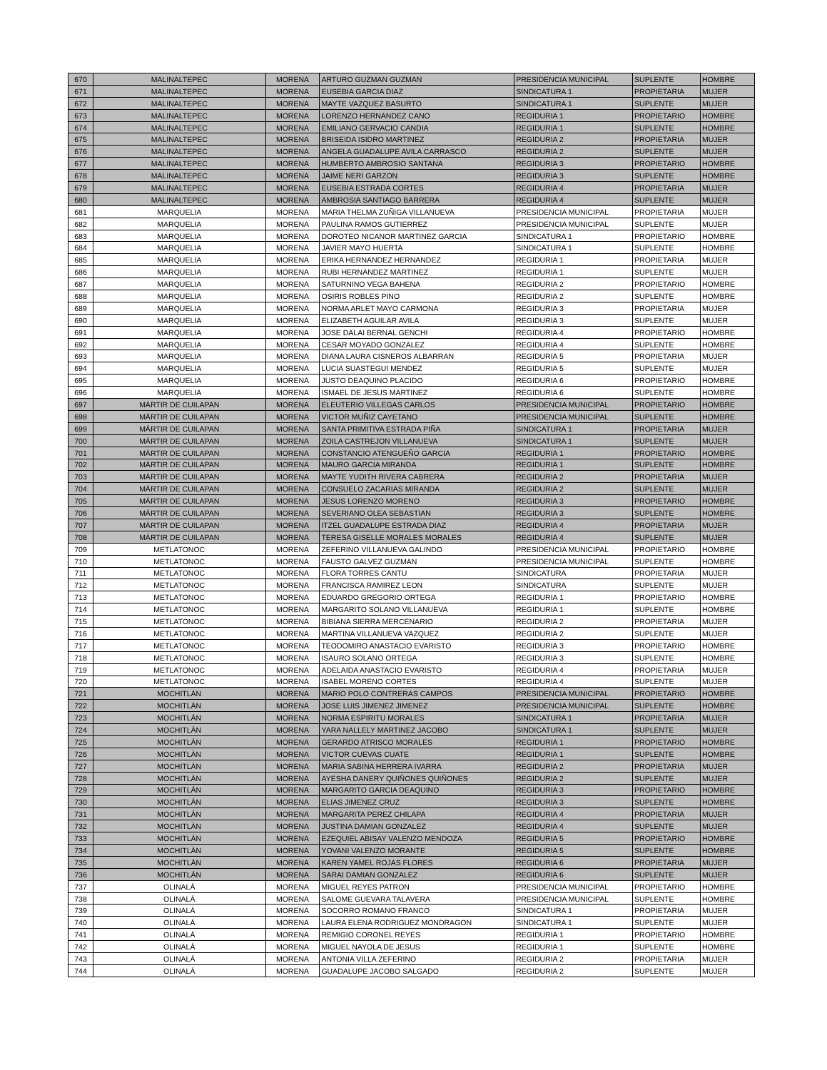| 670 | MALINALTEPEC | MORENA | ARTURO GUZMAN GUZMAN | PRESIDENCIA MUNICIPAL | SUPLENTE | HOMBRE |
| 671 | MALINALTEPEC | MORENA | EUSEBIA GARCIA DIAZ | SINDICATURA 1 | PROPIETARIA | MUJER |
| 672 | MALINALTEPEC | MORENA | MAYTE VAZQUEZ BASURTO | SINDICATURA 1 | SUPLENTE | MUJER |
| 673 | MALINALTEPEC | MORENA | LORENZO HERNANDEZ CANO | REGIDURIA 1 | PROPIETARIO | HOMBRE |
| 674 | MALINALTEPEC | MORENA | EMILIANO GERVACIO CANDIA | REGIDURIA 1 | SUPLENTE | HOMBRE |
| 675 | MALINALTEPEC | MORENA | BRISEIDA ISIDRO MARTINEZ | REGIDURIA 2 | PROPIETARIA | MUJER |
| 676 | MALINALTEPEC | MORENA | ANGELA GUADALUPE AVILA CARRASCO | REGIDURIA 2 | SUPLENTE | MUJER |
| 677 | MALINALTEPEC | MORENA | HUMBERTO AMBROSIO SANTANA | REGIDURIA 3 | PROPIETARIO | HOMBRE |
| 678 | MALINALTEPEC | MORENA | JAIME NERI GARZON | REGIDURIA 3 | SUPLENTE | HOMBRE |
| 679 | MALINALTEPEC | MORENA | EUSEBIA ESTRADA CORTES | REGIDURIA 4 | PROPIETARIA | MUJER |
| 680 | MALINALTEPEC | MORENA | AMBROSIA SANTIAGO BARRERA | REGIDURIA 4 | SUPLENTE | MUJER |
| 681 | MARQUELIA | MORENA | MARIA THELMA ZUÑIGA VILLANUEVA | PRESIDENCIA MUNICIPAL | PROPIETARIA | MUJER |
| 682 | MARQUELIA | MORENA | PAULINA RAMOS GUTIERREZ | PRESIDENCIA MUNICIPAL | SUPLENTE | MUJER |
| 683 | MARQUELIA | MORENA | DOROTEO NICANOR MARTINEZ GARCIA | SINDICATURA 1 | PROPIETARIO | HOMBRE |
| 684 | MARQUELIA | MORENA | JAVIER MAYO HUERTA | SINDICATURA 1 | SUPLENTE | HOMBRE |
| 685 | MARQUELIA | MORENA | ERIKA HERNANDEZ HERNANDEZ | REGIDURIA 1 | PROPIETARIA | MUJER |
| 686 | MARQUELIA | MORENA | RUBI HERNANDEZ MARTINEZ | REGIDURIA 1 | SUPLENTE | MUJER |
| 687 | MARQUELIA | MORENA | SATURNINO VEGA BAHENA | REGIDURIA 2 | PROPIETARIO | HOMBRE |
| 688 | MARQUELIA | MORENA | OSIRIS ROBLES PINO | REGIDURIA 2 | SUPLENTE | HOMBRE |
| 689 | MARQUELIA | MORENA | NORMA ARLET MAYO CARMONA | REGIDURIA 3 | PROPIETARIA | MUJER |
| 690 | MARQUELIA | MORENA | ELIZABETH AGUILAR AVILA | REGIDURIA 3 | SUPLENTE | MUJER |
| 691 | MARQUELIA | MORENA | JOSE DALAI BERNAL GENCHI | REGIDURIA 4 | PROPIETARIO | HOMBRE |
| 692 | MARQUELIA | MORENA | CESAR MOYADO GONZALEZ | REGIDURIA 4 | SUPLENTE | HOMBRE |
| 693 | MARQUELIA | MORENA | DIANA LAURA CISNEROS ALBARRAN | REGIDURIA 5 | PROPIETARIA | MUJER |
| 694 | MARQUELIA | MORENA | LUCIA SUASTEGUI MENDEZ | REGIDURIA 5 | SUPLENTE | MUJER |
| 695 | MARQUELIA | MORENA | JUSTO DEAQUINO PLACIDO | REGIDURIA 6 | PROPIETARIO | HOMBRE |
| 696 | MARQUELIA | MORENA | ISMAEL DE JESUS MARTINEZ | REGIDURIA 6 | SUPLENTE | HOMBRE |
| 697 | MÁRTIR DE CUILAPAN | MORENA | ELEUTERIO VILLEGAS CARLOS | PRESIDENCIA MUNICIPAL | PROPIETARIO | HOMBRE |
| 698 | MÁRTIR DE CUILAPAN | MORENA | VICTOR MUÑIZ CAYETANO | PRESIDENCIA MUNICIPAL | SUPLENTE | HOMBRE |
| 699 | MÁRTIR DE CUILAPAN | MORENA | SANTA PRIMITIVA ESTRADA PIÑA | SINDICATURA 1 | PROPIETARIA | MUJER |
| 700 | MÁRTIR DE CUILAPAN | MORENA | ZOILA CASTREJON VILLANUEVA | SINDICATURA 1 | SUPLENTE | MUJER |
| 701 | MÁRTIR DE CUILAPAN | MORENA | CONSTANCIO ATENGUEÑO GARCIA | REGIDURIA 1 | PROPIETARIO | HOMBRE |
| 702 | MÁRTIR DE CUILAPAN | MORENA | MAURO GARCIA MIRANDA | REGIDURIA 1 | SUPLENTE | HOMBRE |
| 703 | MÁRTIR DE CUILAPAN | MORENA | MAYTE YUDITH RIVERA CABRERA | REGIDURIA 2 | PROPIETARIA | MUJER |
| 704 | MÁRTIR DE CUILAPAN | MORENA | CONSUELO ZACARIAS MIRANDA | REGIDURIA 2 | SUPLENTE | MUJER |
| 705 | MÁRTIR DE CUILAPAN | MORENA | JESUS LORENZO MORENO | REGIDURIA 3 | PROPIETARIO | HOMBRE |
| 706 | MÁRTIR DE CUILAPAN | MORENA | SEVERIANO OLEA SEBASTIAN | REGIDURIA 3 | SUPLENTE | HOMBRE |
| 707 | MÁRTIR DE CUILAPAN | MORENA | ITZEL GUADALUPE ESTRADA DIAZ | REGIDURIA 4 | PROPIETARIA | MUJER |
| 708 | MÁRTIR DE CUILAPAN | MORENA | TERESA GISELLE MORALES MORALES | REGIDURIA 4 | SUPLENTE | MUJER |
| 709 | METLATONOC | MORENA | ZEFERINO VILLANUEVA GALINDO | PRESIDENCIA MUNICIPAL | PROPIETARIO | HOMBRE |
| 710 | METLATONOC | MORENA | FAUSTO GALVEZ GUZMAN | PRESIDENCIA MUNICIPAL | SUPLENTE | HOMBRE |
| 711 | METLATONOC | MORENA | FLORA TORRES CANTU | SINDICATURA | PROPIETARIA | MUJER |
| 712 | METLATONOC | MORENA | FRANCISCA RAMIREZ LEON | SINDICATURA | SUPLENTE | MUJER |
| 713 | METLATONOC | MORENA | EDUARDO GREGORIO ORTEGA | REGIDURIA 1 | PROPIETARIO | HOMBRE |
| 714 | METLATONOC | MORENA | MARGARITO SOLANO VILLANUEVA | REGIDURIA 1 | SUPLENTE | HOMBRE |
| 715 | METLATONOC | MORENA | BIBIANA SIERRA MERCENARIO | REGIDURIA 2 | PROPIETARIA | MUJER |
| 716 | METLATONOC | MORENA | MARTINA VILLANUEVA VAZQUEZ | REGIDURIA 2 | SUPLENTE | MUJER |
| 717 | METLATONOC | MORENA | TEODOMIRO ANASTACIO EVARISTO | REGIDURIA 3 | PROPIETARIO | HOMBRE |
| 718 | METLATONOC | MORENA | ISAURO SOLANO ORTEGA | REGIDURIA 3 | SUPLENTE | HOMBRE |
| 719 | METLATONOC | MORENA | ADELAIDA ANASTACIO EVARISTO | REGIDURIA 4 | PROPIETARIA | MUJER |
| 720 | METLATONOC | MORENA | ISABEL MORENO CORTES | REGIDURIA 4 | SUPLENTE | MUJER |
| 721 | MOCHITLÁN | MORENA | MARIO POLO CONTRERAS CAMPOS | PRESIDENCIA MUNICIPAL | PROPIETARIO | HOMBRE |
| 722 | MOCHITLÁN | MORENA | JOSE LUIS JIMENEZ JIMENEZ | PRESIDENCIA MUNICIPAL | SUPLENTE | HOMBRE |
| 723 | MOCHITLÁN | MORENA | NORMA ESPIRITU MORALES | SINDICATURA 1 | PROPIETARIA | MUJER |
| 724 | MOCHITLÁN | MORENA | YARA NALLELY MARTINEZ JACOBO | SINDICATURA 1 | SUPLENTE | MUJER |
| 725 | MOCHITLÁN | MORENA | GERARDO ATRISCO MORALES | REGIDURIA 1 | PROPIETARIO | HOMBRE |
| 726 | MOCHITLÁN | MORENA | VICTOR CUEVAS CUATE | REGIDURIA 1 | SUPLENTE | HOMBRE |
| 727 | MOCHITLÁN | MORENA | MARIA SABINA HERRERA IVARRA | REGIDURIA 2 | PROPIETARIA | MUJER |
| 728 | MOCHITLÁN | MORENA | AYESHA DANERY QUIÑONES QUIÑONES | REGIDURIA 2 | SUPLENTE | MUJER |
| 729 | MOCHITLÁN | MORENA | MARGARITO GARCIA DEAQUINO | REGIDURIA 3 | PROPIETARIO | HOMBRE |
| 730 | MOCHITLÁN | MORENA | ELIAS JIMENEZ CRUZ | REGIDURIA 3 | SUPLENTE | HOMBRE |
| 731 | MOCHITLÁN | MORENA | MARGARITA PEREZ CHILAPA | REGIDURIA 4 | PROPIETARIA | MUJER |
| 732 | MOCHITLÁN | MORENA | JUSTINA DAMIAN GONZALEZ | REGIDURIA 4 | SUPLENTE | MUJER |
| 733 | MOCHITLÁN | MORENA | EZEQUIEL ABISAY VALENZO MENDOZA | REGIDURIA 5 | PROPIETARIO | HOMBRE |
| 734 | MOCHITLÁN | MORENA | YOVANI VALENZO MORANTE | REGIDURIA 5 | SUPLENTE | HOMBRE |
| 735 | MOCHITLÁN | MORENA | KAREN YAMEL ROJAS FLORES | REGIDURIA 6 | PROPIETARIA | MUJER |
| 736 | MOCHITLÁN | MORENA | SARAI DAMIAN GONZALEZ | REGIDURIA 6 | SUPLENTE | MUJER |
| 737 | OLINALÁ | MORENA | MIGUEL REYES PATRON | PRESIDENCIA MUNICIPAL | PROPIETARIO | HOMBRE |
| 738 | OLINALÁ | MORENA | SALOME GUEVARA TALAVERA | PRESIDENCIA MUNICIPAL | SUPLENTE | HOMBRE |
| 739 | OLINALÁ | MORENA | SOCORRO ROMANO FRANCO | SINDICATURA 1 | PROPIETARIA | MUJER |
| 740 | OLINALÁ | MORENA | LAURA ELENA RODRIGUEZ MONDRAGON | SINDICATURA 1 | SUPLENTE | MUJER |
| 741 | OLINALÁ | MORENA | REMIGIO CORONEL REYES | REGIDURIA 1 | PROPIETARIO | HOMBRE |
| 742 | OLINALÁ | MORENA | MIGUEL NAYOLA DE JESUS | REGIDURIA 1 | SUPLENTE | HOMBRE |
| 743 | OLINALÁ | MORENA | ANTONIA VILLA ZEFERINO | REGIDURIA 2 | PROPIETARIA | MUJER |
| 744 | OLINALÁ | MORENA | GUADALUPE JACOBO SALGADO | REGIDURIA 2 | SUPLENTE | MUJER |